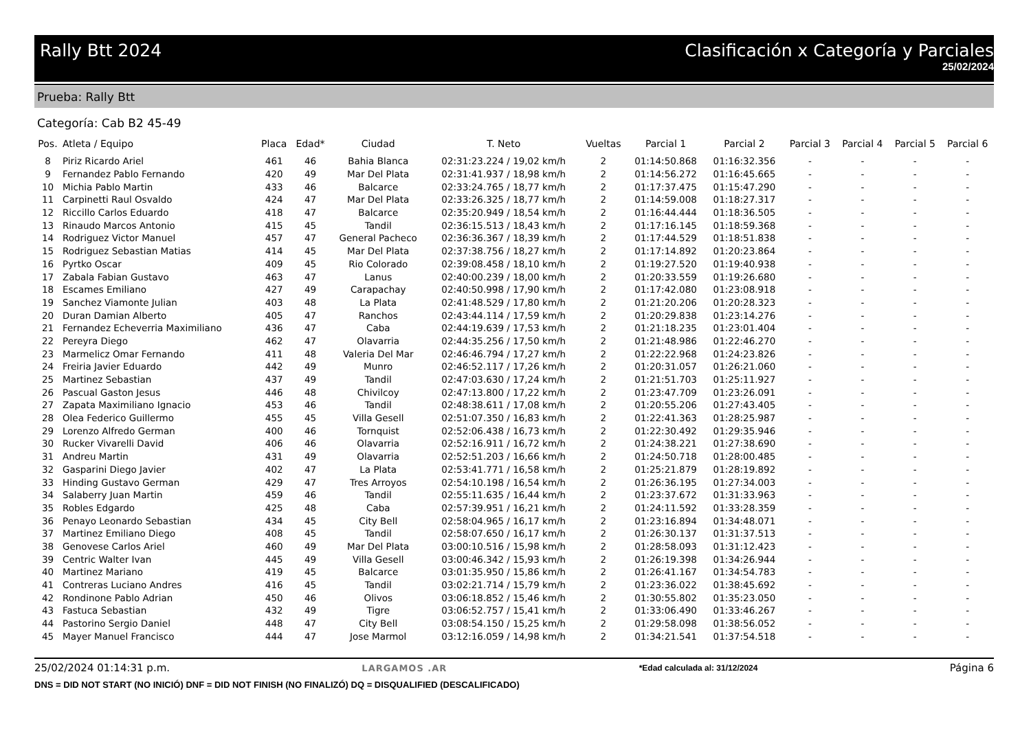Rally Btt 2024 Clasificación x Categoría y Parciales
25/02/2024
Prueba: Rally Btt
Categoría: Cab B2 45-49
| Pos. | Atleta / Equipo | Placa | Edad* | Ciudad | T. Neto | Vueltas | Parcial 1 | Parcial 2 | Parcial 3 | Parcial 4 | Parcial 5 | Parcial 6 |
| --- | --- | --- | --- | --- | --- | --- | --- | --- | --- | --- | --- | --- |
| 8 | Piriz Ricardo Ariel | 461 | 46 | Bahia Blanca | 02:31:23.224 / 19,02 km/h | 2 | 01:14:50.868 | 01:16:32.356 | - | - | - | - |
| 9 | Fernandez Pablo Fernando | 420 | 49 | Mar Del Plata | 02:31:41.937 / 18,98 km/h | 2 | 01:14:56.272 | 01:16:45.665 | - | - | - | - |
| 10 | Michia Pablo Martin | 433 | 46 | Balcarce | 02:33:24.765 / 18,77 km/h | 2 | 01:17:37.475 | 01:15:47.290 | - | - | - | - |
| 11 | Carpinetti Raul Osvaldo | 424 | 47 | Mar Del Plata | 02:33:26.325 / 18,77 km/h | 2 | 01:14:59.008 | 01:18:27.317 | - | - | - | - |
| 12 | Riccillo Carlos Eduardo | 418 | 47 | Balcarce | 02:35:20.949 / 18,54 km/h | 2 | 01:16:44.444 | 01:18:36.505 | - | - | - | - |
| 13 | Rinaudo Marcos Antonio | 415 | 45 | Tandil | 02:36:15.513 / 18,43 km/h | 2 | 01:17:16.145 | 01:18:59.368 | - | - | - | - |
| 14 | Rodriguez Victor Manuel | 457 | 47 | General Pacheco | 02:36:36.367 / 18,39 km/h | 2 | 01:17:44.529 | 01:18:51.838 | - | - | - | - |
| 15 | Rodriguez Sebastian Matias | 414 | 45 | Mar Del Plata | 02:37:38.756 / 18,27 km/h | 2 | 01:17:14.892 | 01:20:23.864 | - | - | - | - |
| 16 | Pyrtko Oscar | 409 | 45 | Rio Colorado | 02:39:08.458 / 18,10 km/h | 2 | 01:19:27.520 | 01:19:40.938 | - | - | - | - |
| 17 | Zabala Fabian Gustavo | 463 | 47 | Lanus | 02:40:00.239 / 18,00 km/h | 2 | 01:20:33.559 | 01:19:26.680 | - | - | - | - |
| 18 | Escames Emiliano | 427 | 49 | Carapachay | 02:40:50.998 / 17,90 km/h | 2 | 01:17:42.080 | 01:23:08.918 | - | - | - | - |
| 19 | Sanchez Viamonte Julian | 403 | 48 | La Plata | 02:41:48.529 / 17,80 km/h | 2 | 01:21:20.206 | 01:20:28.323 | - | - | - | - |
| 20 | Duran Damian Alberto | 405 | 47 | Ranchos | 02:43:44.114 / 17,59 km/h | 2 | 01:20:29.838 | 01:23:14.276 | - | - | - | - |
| 21 | Fernandez Echeverria Maximiliano | 436 | 47 | Caba | 02:44:19.639 / 17,53 km/h | 2 | 01:21:18.235 | 01:23:01.404 | - | - | - | - |
| 22 | Pereyra Diego | 462 | 47 | Olavarria | 02:44:35.256 / 17,50 km/h | 2 | 01:21:48.986 | 01:22:46.270 | - | - | - | - |
| 23 | Marmelicz Omar Fernando | 411 | 48 | Valeria Del Mar | 02:46:46.794 / 17,27 km/h | 2 | 01:22:22.968 | 01:24:23.826 | - | - | - | - |
| 24 | Freiria Javier Eduardo | 442 | 49 | Munro | 02:46:52.117 / 17,26 km/h | 2 | 01:20:31.057 | 01:26:21.060 | - | - | - | - |
| 25 | Martinez Sebastian | 437 | 49 | Tandil | 02:47:03.630 / 17,24 km/h | 2 | 01:21:51.703 | 01:25:11.927 | - | - | - | - |
| 26 | Pascual Gaston Jesus | 446 | 48 | Chivilcoy | 02:47:13.800 / 17,22 km/h | 2 | 01:23:47.709 | 01:23:26.091 | - | - | - | - |
| 27 | Zapata Maximiliano Ignacio | 453 | 46 | Tandil | 02:48:38.611 / 17,08 km/h | 2 | 01:20:55.206 | 01:27:43.405 | - | - | - | - |
| 28 | Olea Federico Guillermo | 455 | 45 | Villa Gesell | 02:51:07.350 / 16,83 km/h | 2 | 01:22:41.363 | 01:28:25.987 | - | - | - | - |
| 29 | Lorenzo Alfredo German | 400 | 46 | Tornquist | 02:52:06.438 / 16,73 km/h | 2 | 01:22:30.492 | 01:29:35.946 | - | - | - | - |
| 30 | Rucker Vivarelli David | 406 | 46 | Olavarria | 02:52:16.911 / 16,72 km/h | 2 | 01:24:38.221 | 01:27:38.690 | - | - | - | - |
| 31 | Andreu Martin | 431 | 49 | Olavarria | 02:52:51.203 / 16,66 km/h | 2 | 01:24:50.718 | 01:28:00.485 | - | - | - | - |
| 32 | Gasparini Diego Javier | 402 | 47 | La Plata | 02:53:41.771 / 16,58 km/h | 2 | 01:25:21.879 | 01:28:19.892 | - | - | - | - |
| 33 | Hinding Gustavo German | 429 | 47 | Tres Arroyos | 02:54:10.198 / 16,54 km/h | 2 | 01:26:36.195 | 01:27:34.003 | - | - | - | - |
| 34 | Salaberry Juan Martin | 459 | 46 | Tandil | 02:55:11.635 / 16,44 km/h | 2 | 01:23:37.672 | 01:31:33.963 | - | - | - | - |
| 35 | Robles Edgardo | 425 | 48 | Caba | 02:57:39.951 / 16,21 km/h | 2 | 01:24:11.592 | 01:33:28.359 | - | - | - | - |
| 36 | Penayo Leonardo Sebastian | 434 | 45 | City Bell | 02:58:04.965 / 16,17 km/h | 2 | 01:23:16.894 | 01:34:48.071 | - | - | - | - |
| 37 | Martinez Emiliano Diego | 408 | 45 | Tandil | 02:58:07.650 / 16,17 km/h | 2 | 01:26:30.137 | 01:31:37.513 | - | - | - | - |
| 38 | Genovese Carlos Ariel | 460 | 49 | Mar Del Plata | 03:00:10.516 / 15,98 km/h | 2 | 01:28:58.093 | 01:31:12.423 | - | - | - | - |
| 39 | Centric Walter Ivan | 445 | 49 | Villa Gesell | 03:00:46.342 / 15,93 km/h | 2 | 01:26:19.398 | 01:34:26.944 | - | - | - | - |
| 40 | Martinez Mariano | 419 | 45 | Balcarce | 03:01:35.950 / 15,86 km/h | 2 | 01:26:41.167 | 01:34:54.783 | - | - | - | - |
| 41 | Contreras Luciano Andres | 416 | 45 | Tandil | 03:02:21.714 / 15,79 km/h | 2 | 01:23:36.022 | 01:38:45.692 | - | - | - | - |
| 42 | Rondinone Pablo Adrian | 450 | 46 | Olivos | 03:06:18.852 / 15,46 km/h | 2 | 01:30:55.802 | 01:35:23.050 | - | - | - | - |
| 43 | Fastuca Sebastian | 432 | 49 | Tigre | 03:06:52.757 / 15,41 km/h | 2 | 01:33:06.490 | 01:33:46.267 | - | - | - | - |
| 44 | Pastorino Sergio Daniel | 448 | 47 | City Bell | 03:08:54.150 / 15,25 km/h | 2 | 01:29:58.098 | 01:38:56.052 | - | - | - | - |
| 45 | Mayer Manuel Francisco | 444 | 47 | Jose Marmol | 03:12:16.059 / 14,98 km/h | 2 | 01:34:21.541 | 01:37:54.518 | - | - | - | - |
25/02/2024 01:14:31 p.m. LARGAMOS .AR *Edad calculada al: 31/12/2024 Página 6
DNS = DID NOT START (NO INICIÓ) DNF = DID NOT FINISH (NO FINALIZÓ) DQ = DISQUALIFIED (DESCALIFICADO)